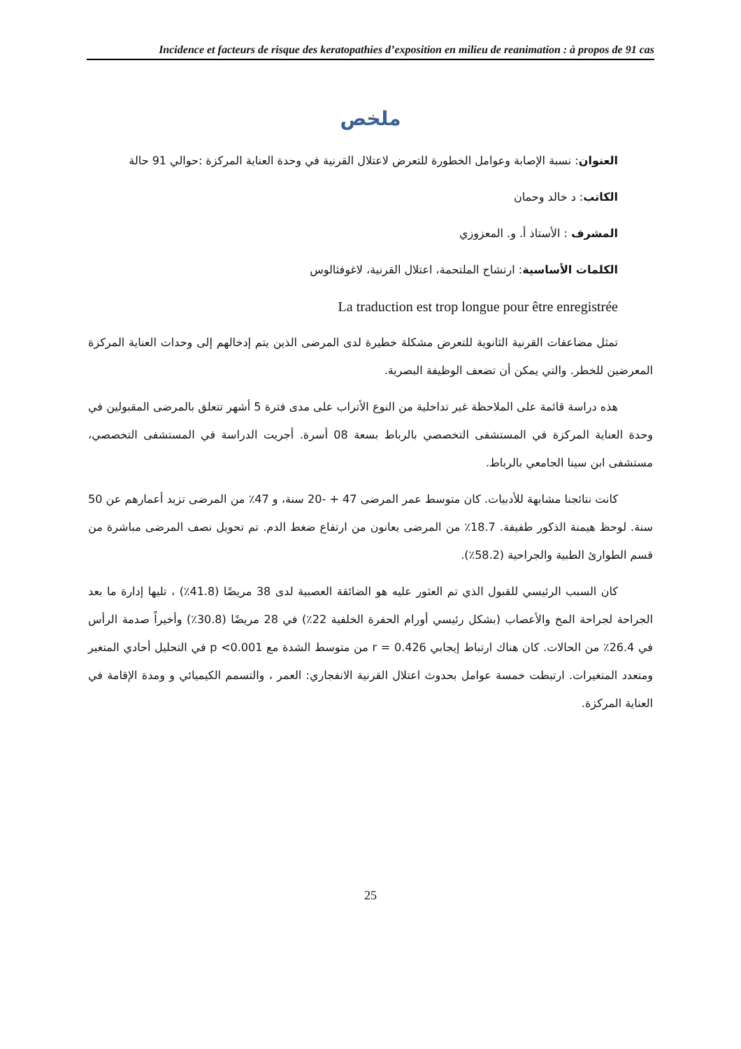Incidence et facteurs de risque des keratopathies d’exposition en milieu de reanimation : à propos de 91 cas
ملخص
العنوان: نسبة الإصابة وعوامل الخطورة للتعرض لاعتلال القرنية في وحدة العناية المركزة :حوالي 91 حالة
الكاتب: د خالد وحمان
المشرف : الأستاذ أ. و. المعزوزي
الكلمات الأساسية: ارتشاح الملتحمة، اعتلال القرنية، لاغوفثالوس
La traduction est trop longue pour être enregistrée
تمثل مضاعفات القرنية الثانوية للتعرض مشكلة خطيرة لدى المرضى الذين يتم إدخالهم إلى وحدات العناية المركزة المعرضين للخطر. والتي يمكن أن تضعف الوظيفة البصرية.
هذه دراسة قائمة على الملاحظة غير تداخلية من النوع الأتراب على مدى فترة 5 أشهر تتعلق بالمرضى المقبولين في وحدة العناية المركزة في المستشفى التخصصي بالرباط بسعة 08 أسرة. أجريت الدراسة في المستشفى التخصصي، مستشفى ابن سينا الجامعي بالرباط.
كانت نتائجنا مشابهة للأدبيات. كان متوسط عمر المرضى 47 + -20 سنة، و 47٪ من المرضى تزيد أعمارهم عن 50 سنة. لوحظ هيمنة الذكور طفيفة. 18.7٪ من المرضى يعانون من ارتفاع ضغط الدم. تم تحويل نصف المرضى مباشرة من قسم الطوارئ الطبية والجراحية (58.2٪).
كان السبب الرئيسي للقبول الذي تم العثور عليه هو الضائقة العصبية لدى 38 مريضًا (41.8٪) ، تليها إدارة ما بعد الجراحة لجراحة المخ والأعصاب (بشكل رئيسي أورام الحفرة الخلفية 22٪) في 28 مريضًا (30.8٪) وأخيراً صدمة الرأس في 26.4٪ من الحالات. كان هناك ارتباط إيجابي r = 0.426 من متوسط الشدة مع p <0.001 في التحليل أحادي المتغير ومتعدد المتغيرات. ارتبطت خمسة عوامل بحدوث اعتلال القرنية الانفجاري: العمر ، والتسمم الكيميائي و ومدة الإقامة في العناية المركزة.
25